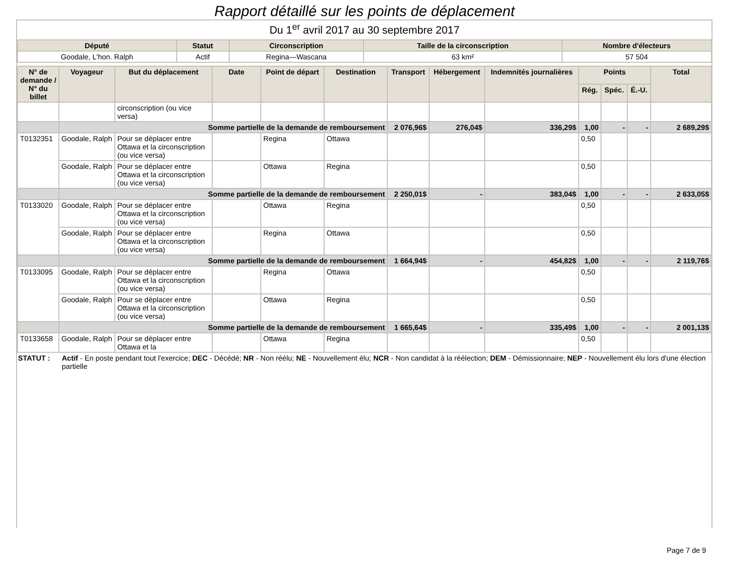Rapport détaillé sur les points de déplacement
Du 1<sup>er</sup> avril 2017 au 30 septembre 2017
| Député | Statut | Circonscription | Taille de la circonscription | Nombre d'électeurs |
| --- | --- | --- | --- | --- |
| Goodale, L'hon. Ralph | Actif | Regina—Wascana | 63 km² | 57 504 |
| N° de demande / N° du billet | Voyageur | But du déplacement | Date | Point de départ | Destination | Transport | Hébergement | Indemnités journalières | Points | | | Total |
| --- | --- | --- | --- | --- | --- | --- | --- | --- | --- | --- | --- | --- |
| | | | | | | | | | Rég. | Spéc. | É.-U. | |
| | | circonscription (ou vice versa) | | | | | | | | | | |
| | Somme partielle de la demande de remboursement | | | | | 2 076,96$ | 276,04$ | 336,29$ | 1,00 | - | - | 2 689,29$ |
| T0132351 | Goodale, Ralph | Pour se déplacer entre Ottawa et la circonscription (ou vice versa) | | Regina | Ottawa | | | | 0,50 | | | |
| | Goodale, Ralph | Pour se déplacer entre Ottawa et la circonscription (ou vice versa) | | Ottawa | Regina | | | | 0,50 | | | |
| | Somme partielle de la demande de remboursement | | | | | 2 250,01$ | - | 383,04$ | 1,00 | - | - | 2 633,05$ |
| T0133020 | Goodale, Ralph | Pour se déplacer entre Ottawa et la circonscription (ou vice versa) | | Ottawa | Regina | | | | 0,50 | | | |
| | Goodale, Ralph | Pour se déplacer entre Ottawa et la circonscription (ou vice versa) | | Regina | Ottawa | | | | 0,50 | | | |
| | Somme partielle de la demande de remboursement | | | | | 1 664,94$ | - | 454,82$ | 1,00 | - | - | 2 119,76$ |
| T0133095 | Goodale, Ralph | Pour se déplacer entre Ottawa et la circonscription (ou vice versa) | | Regina | Ottawa | | | | 0,50 | | | |
| | Goodale, Ralph | Pour se déplacer entre Ottawa et la circonscription (ou vice versa) | | Ottawa | Regina | | | | 0,50 | | | |
| | Somme partielle de la demande de remboursement | | | | | 1 665,64$ | - | 335,49$ | 1,00 | - | - | 2 001,13$ |
| T0133658 | Goodale, Ralph | Pour se déplacer entre Ottawa et la | | Ottawa | Regina | | | | 0,50 | | | |
STATUT : Actif - En poste pendant tout l'exercice; DEC - Décédé; NR - Non réélu; NE - Nouvellement élu; NCR - Non candidat à la réélection; DEM - Démissionnaire; NEP - Nouvellement élu lors d'une élection partielle
Page 7 de 9